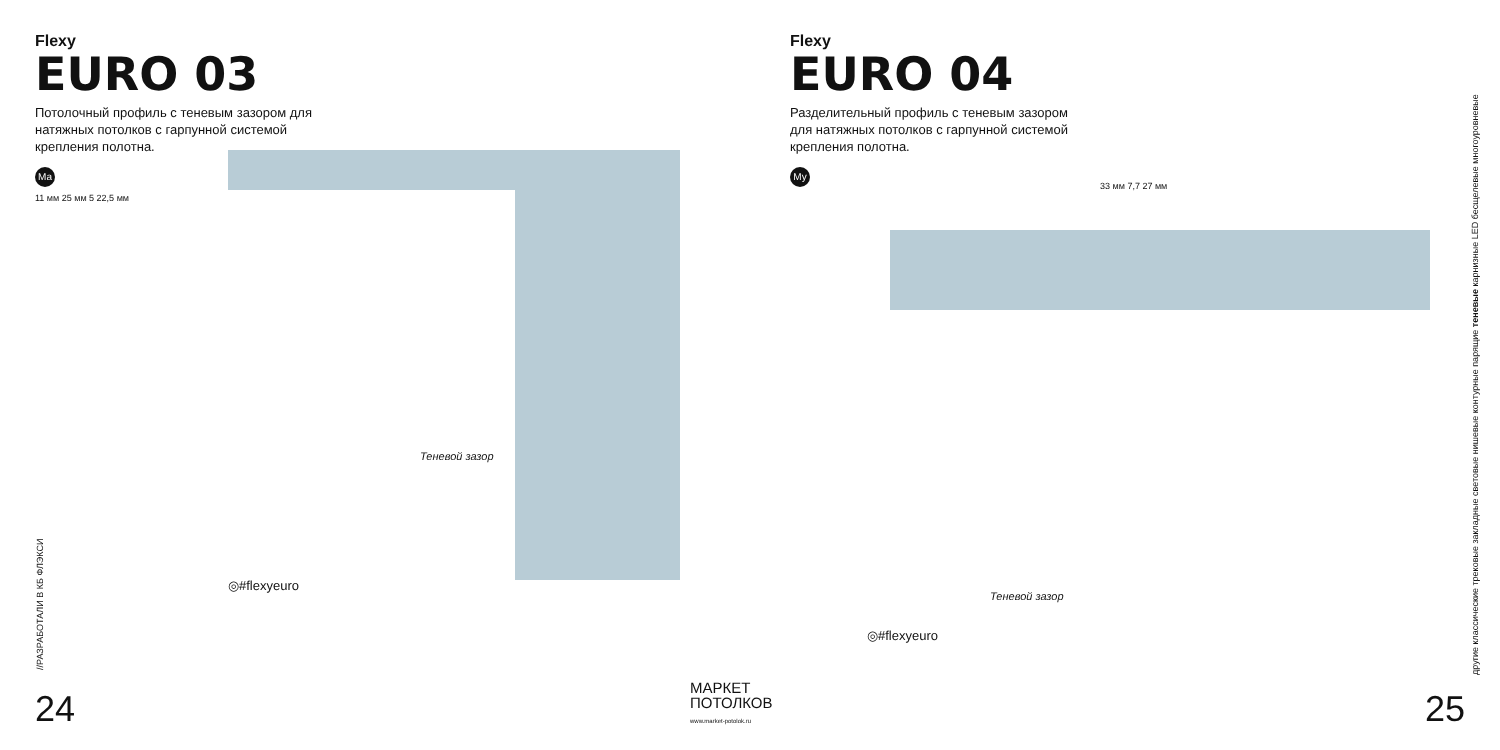Flexy
EURO 03
Потолочный профиль с теневым зазором для натяжных потолков с гарпунной системой крепления полотна.
Ma
11 мм 25 мм 5 22,5 мм
Теневой зазор
◎#flexyeuro
//РАЗРАБОТАЛИ В КБ ФЛЭКСИ
24
Flexy
EURO 04
Разделительный профиль с теневым зазором для натяжных потолков с гарпунной системой крепления полотна.
My
33 мм 7,7 27 мм
Теневой зазор
◎#flexyeuro
другие классические трековые закладные световые нишевые контурные парящие теневые карнизные LED бесщелевые многоуровневые
25
МАРКЕТ
ПОТОЛКОВ
www.market-potolok.ru